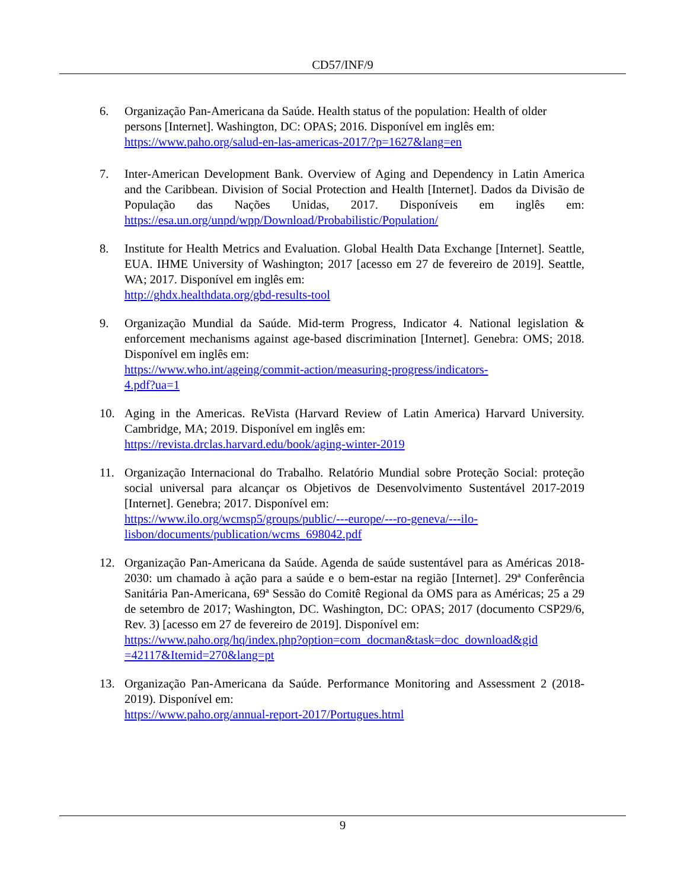CD57/INF/9
6. Organização Pan-Americana da Saúde. Health status of the population: Health of older persons [Internet]. Washington, DC: OPAS; 2016. Disponível em inglês em: https://www.paho.org/salud-en-las-americas-2017/?p=1627&lang=en
7. Inter-American Development Bank. Overview of Aging and Dependency in Latin America and the Caribbean. Division of Social Protection and Health [Internet]. Dados da Divisão de População das Nações Unidas, 2017. Disponíveis em inglês em: https://esa.un.org/unpd/wpp/Download/Probabilistic/Population/
8. Institute for Health Metrics and Evaluation. Global Health Data Exchange [Internet]. Seattle, EUA. IHME University of Washington; 2017 [acesso em 27 de fevereiro de 2019]. Seattle, WA; 2017. Disponível em inglês em:
http://ghdx.healthdata.org/gbd-results-tool
9. Organização Mundial da Saúde. Mid-term Progress, Indicator 4. National legislation & enforcement mechanisms against age-based discrimination [Internet]. Genebra: OMS; 2018. Disponível em inglês em:
https://www.who.int/ageing/commit-action/measuring-progress/indicators-
4.pdf?ua=1
10. Aging in the Americas. ReVista (Harvard Review of Latin America) Harvard University. Cambridge, MA; 2019. Disponível em inglês em:
https://revista.drclas.harvard.edu/book/aging-winter-2019
11. Organização Internacional do Trabalho. Relatório Mundial sobre Proteção Social: proteção social universal para alcançar os Objetivos de Desenvolvimento Sustentável 2017-2019 [Internet]. Genebra; 2017. Disponível em:
https://www.ilo.org/wcmsp5/groups/public/---europe/---ro-geneva/---ilo-
lisbon/documents/publication/wcms_698042.pdf
12. Organização Pan-Americana da Saúde. Agenda de saúde sustentável para as Américas 2018-2030: um chamado à ação para a saúde e o bem-estar na região [Internet]. 29ª Conferência Sanitária Pan-Americana, 69ª Sessão do Comitê Regional da OMS para as Américas; 25 a 29 de setembro de 2017; Washington, DC. Washington, DC: OPAS; 2017 (documento CSP29/6, Rev. 3) [acesso em 27 de fevereiro de 2019]. Disponível em:
https://www.paho.org/hq/index.php?option=com_docman&task=doc_download&gid
=42117&Itemid=270&lang=pt
13. Organização Pan-Americana da Saúde. Performance Monitoring and Assessment 2 (2018-2019). Disponível em:
https://www.paho.org/annual-report-2017/Portugues.html
9